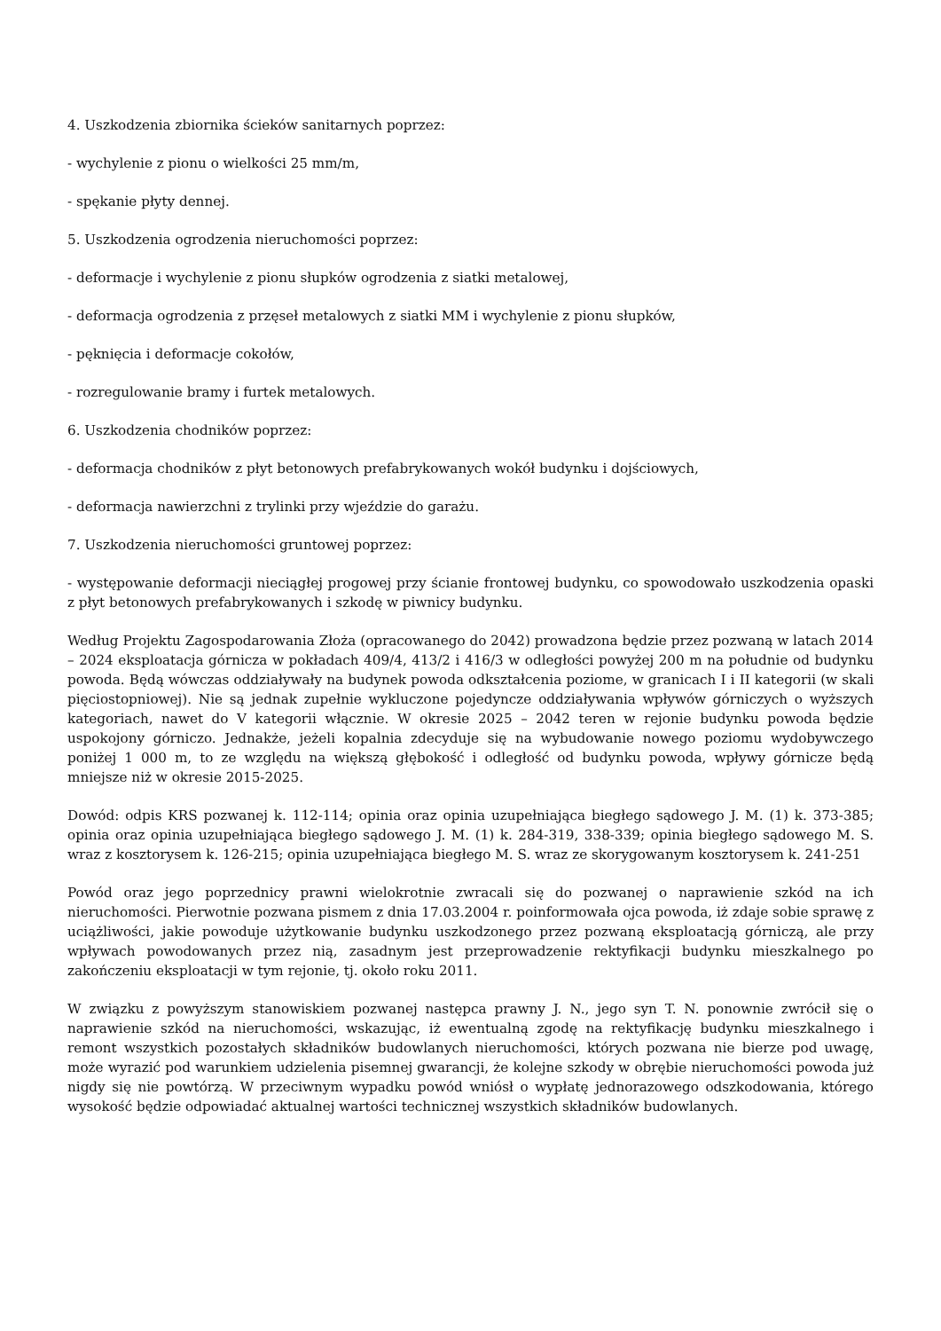4. Uszkodzenia zbiornika ścieków sanitarnych poprzez:
- wychylenie z pionu o wielkości 25 mm/m,
- spękanie płyty dennej.
5. Uszkodzenia ogrodzenia nieruchomości poprzez:
- deformacje i wychylenie z pionu słupków ogrodzenia z siatki metalowej,
- deformacja ogrodzenia z przęseł metalowych z siatki MM i wychylenie z pionu słupków,
- pęknięcia i deformacje cokołów,
- rozregulowanie bramy i furtek metalowych.
6. Uszkodzenia chodników poprzez:
- deformacja chodników z płyt betonowych prefabrykowanych wokół budynku i dojściowych,
- deformacja nawierzchni z trylinki przy wjeździe do garażu.
7. Uszkodzenia nieruchomości gruntowej poprzez:
- występowanie deformacji nieciągłej progowej przy ścianie frontowej budynku, co spowodowało uszkodzenia opaski z płyt betonowych prefabrykowanych i szkodę w piwnicy budynku.
Według Projektu Zagospodarowania Złoża (opracowanego do 2042) prowadzona będzie przez pozwaną w latach 2014 – 2024 eksploatacja górnicza w pokładach 409/4, 413/2 i 416/3 w odległości powyżej 200 m na południe od budynku powoda. Będą wówczas oddziaływały na budynek powoda odkształcenia poziome, w granicach I i II kategorii (w skali pięciostopniowej). Nie są jednak zupełnie wykluczone pojedyncze oddziaływania wpływów górniczych o wyższych kategoriach, nawet do V kategorii włącznie. W okresie 2025 – 2042 teren w rejonie budynku powoda będzie uspokojony górniczo. Jednakże, jeżeli kopalnia zdecyduje się na wybudowanie nowego poziomu wydobywczego poniżej 1 000 m, to ze względu na większą głębokość i odległość od budynku powoda, wpływy górnicze będą mniejsze niż w okresie 2015-2025.
Dowód: odpis KRS pozwanej k. 112-114; opinia oraz opinia uzupełniająca biegłego sądowego J. M. (1) k. 373-385; opinia oraz opinia uzupełniająca biegłego sądowego J. M. (1) k. 284-319, 338-339; opinia biegłego sądowego M. S. wraz z kosztorysem k. 126-215; opinia uzupełniająca biegłego M. S. wraz ze skorygowanym kosztorysem k. 241-251
Powód oraz jego poprzednicy prawni wielokrotnie zwracali się do pozwanej o naprawienie szkód na ich nieruchomości. Pierwotnie pozwana pismem z dnia 17.03.2004 r. poinformowała ojca powoda, iż zdaje sobie sprawę z uciążliwości, jakie powoduje użytkowanie budynku uszkodzonego przez pozwaną eksploatacją górniczą, ale przy wpływach powodowanych przez nią, zasadnym jest przeprowadzenie rektyfikacji budynku mieszkalnego po zakończeniu eksploatacji w tym rejonie, tj. około roku 2011.
W związku z powyższym stanowiskiem pozwanej następca prawny J. N., jego syn T. N. ponownie zwrócił się o naprawienie szkód na nieruchomości, wskazując, iż ewentualną zgodę na rektyfikację budynku mieszkalnego i remont wszystkich pozostałych składników budowlanych nieruchomości, których pozwana nie bierze pod uwagę, może wyrazić pod warunkiem udzielenia pisemnej gwarancji, że kolejne szkody w obrębie nieruchomości powoda już nigdy się nie powtórzą. W przeciwnym wypadku powód wniósł o wypłatę jednorazowego odszkodowania, którego wysokość będzie odpowiadać aktualnej wartości technicznej wszystkich składników budowlanych.